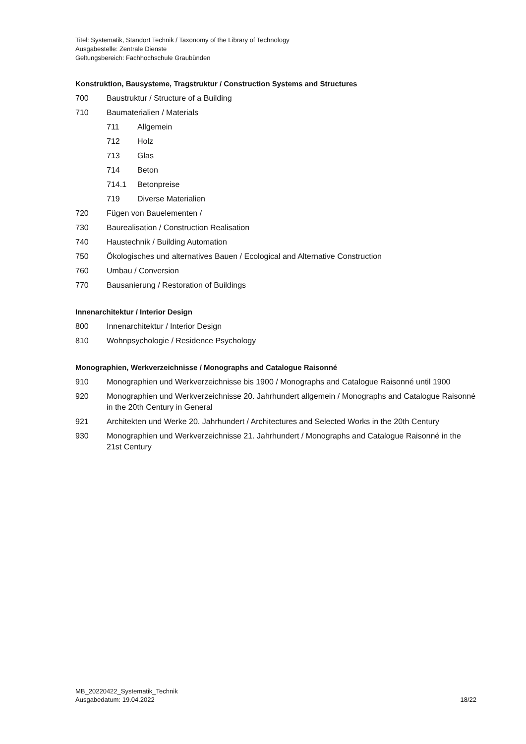Titel: Systematik, Standort Technik / Taxonomy of the Library of Technology
Ausgabestelle: Zentrale Dienste
Geltungsbereich: Fachhochschule Graubünden
Konstruktion, Bausysteme, Tragstruktur / Construction Systems and Structures
700 Baustruktur / Structure of a Building
710 Baumaterialien / Materials
711 Allgemein
712 Holz
713 Glas
714 Beton
714.1 Betonpreise
719 Diverse Materialien
720 Fügen von Bauelementen /
730 Baurealisation / Construction Realisation
740 Haustechnik / Building Automation
750 Ökologisches und alternatives Bauen / Ecological and Alternative Construction
760 Umbau / Conversion
770 Bausanierung / Restoration of Buildings
Innenarchitektur / Interior Design
800 Innenarchitektur / Interior Design
810 Wohnpsychologie / Residence Psychology
Monographien, Werkverzeichnisse / Monographs and Catalogue Raisonné
910 Monographien und Werkverzeichnisse bis 1900 / Monographs and Catalogue Raisonné until 1900
920 Monographien und Werkverzeichnisse 20. Jahrhundert allgemein / Monographs and Catalogue Raisonné in the 20th Century in General
921 Architekten und Werke 20. Jahrhundert / Architectures and Selected Works in the 20th Century
930 Monographien und Werkverzeichnisse 21. Jahrhundert / Monographs and Catalogue Raisonné in the 21st Century
MB_20220422_Systematik_Technik
Ausgabedatum: 19.04.2022 18/22